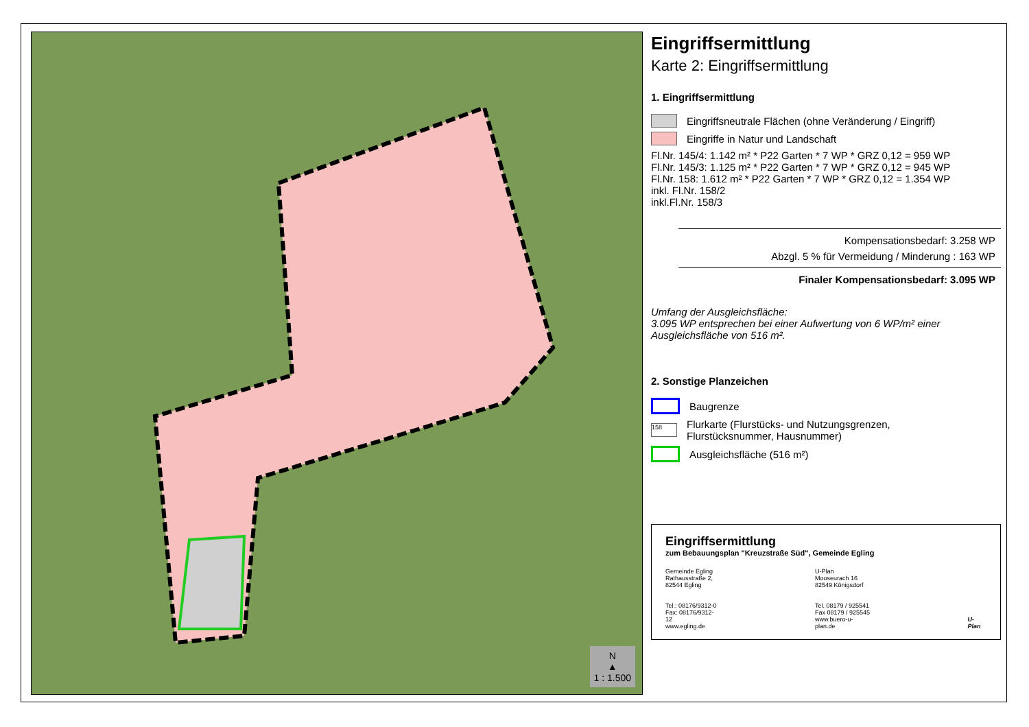N
▲
1 : 1.500
Eingriffsermittlung
Karte 2: Eingriffsermittlung
1. Eingriffsermittlung
Eingriffsneutrale Flächen (ohne Veränderung / Eingriff)
Eingriffe in Natur und Landschaft
Fl.Nr. 145/4: 1.142 m² * P22 Garten * 7 WP * GRZ 0,12 = 959 WP
Fl.Nr. 145/3: 1.125 m² * P22 Garten * 7 WP * GRZ 0,12 = 945 WP
Fl.Nr. 158: 1.612 m² * P22 Garten * 7 WP * GRZ 0,12 = 1.354 WP
inkl. Fl.Nr. 158/2
inkl.Fl.Nr. 158/3
Kompensationsbedarf: 3.258 WP
Abzgl. 5 % für Vermeidung / Minderung : 163 WP
Finaler Kompensationsbedarf: 3.095 WP
Umfang der Ausgleichsfläche:
3.095 WP entsprechen bei einer Aufwertung von 6 WP/m² einer Ausgleichsfläche von 516 m².
2. Sonstige Planzeichen
Baugrenze
158
Flurkarte (Flurstücks- und Nutzungsgrenzen,
Flurstücksnummer, Hausnummer)
Ausgleichsfläche (516 m²)
Eingriffsermittlung
zum Bebauungsplan "Kreuzstraße Süd", Gemeinde Egling
Gemeinde Egling
Rathausstraße 2,
82544 Egling
Tel.: 08176/9312-0
Fax: 08176/9312-12
www.egling.de
U-Plan
Mooseurach 16
82549 Königsdorf
Tel. 08179 / 925541
Fax 08179 / 925545
www.buero-u-plan.de
U-Plan